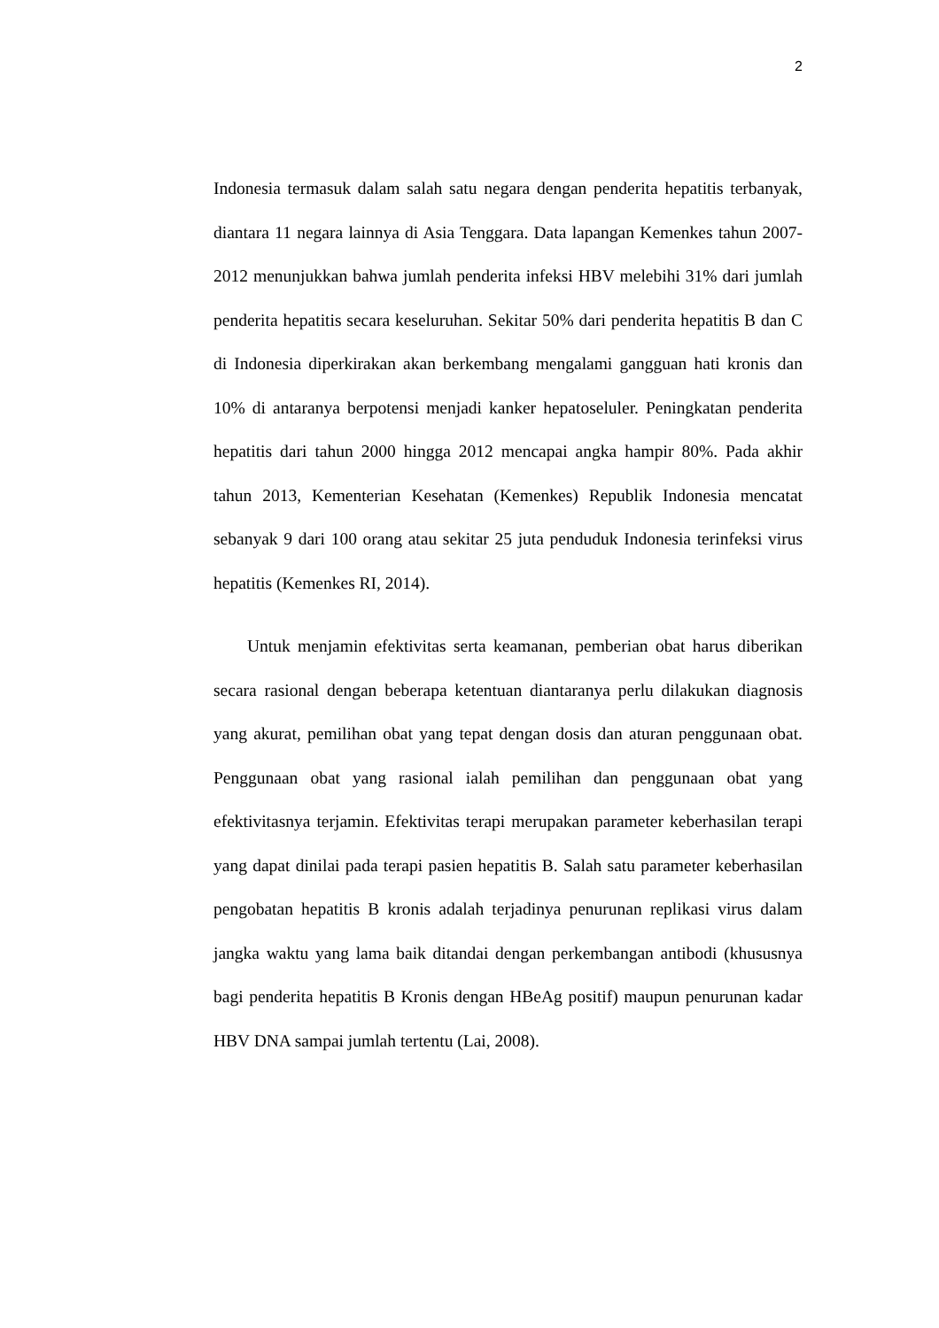2
Indonesia termasuk dalam salah satu negara dengan penderita hepatitis terbanyak, diantara 11 negara lainnya di Asia Tenggara. Data lapangan Kemenkes tahun 2007-2012 menunjukkan bahwa jumlah penderita infeksi HBV melebihi 31% dari jumlah penderita hepatitis secara keseluruhan. Sekitar 50% dari penderita hepatitis B dan C di Indonesia diperkirakan akan berkembang mengalami gangguan hati kronis dan 10% di antaranya berpotensi menjadi kanker hepatoseluler. Peningkatan penderita hepatitis dari tahun 2000 hingga 2012 mencapai angka hampir 80%. Pada akhir tahun 2013, Kementerian Kesehatan (Kemenkes) Republik Indonesia mencatat sebanyak 9 dari 100 orang atau sekitar 25 juta penduduk Indonesia terinfeksi virus hepatitis (Kemenkes RI, 2014).
Untuk menjamin efektivitas serta keamanan, pemberian obat harus diberikan secara rasional dengan beberapa ketentuan diantaranya perlu dilakukan diagnosis yang akurat, pemilihan obat yang tepat dengan dosis dan aturan penggunaan obat. Penggunaan obat yang rasional ialah pemilihan dan penggunaan obat yang efektivitasnya terjamin. Efektivitas terapi merupakan parameter keberhasilan terapi yang dapat dinilai pada terapi pasien hepatitis B. Salah satu parameter keberhasilan pengobatan hepatitis B kronis adalah terjadinya penurunan replikasi virus dalam jangka waktu yang lama baik ditandai dengan perkembangan antibodi (khususnya bagi penderita hepatitis B Kronis dengan HBeAg positif) maupun penurunan kadar HBV DNA sampai jumlah tertentu (Lai, 2008).